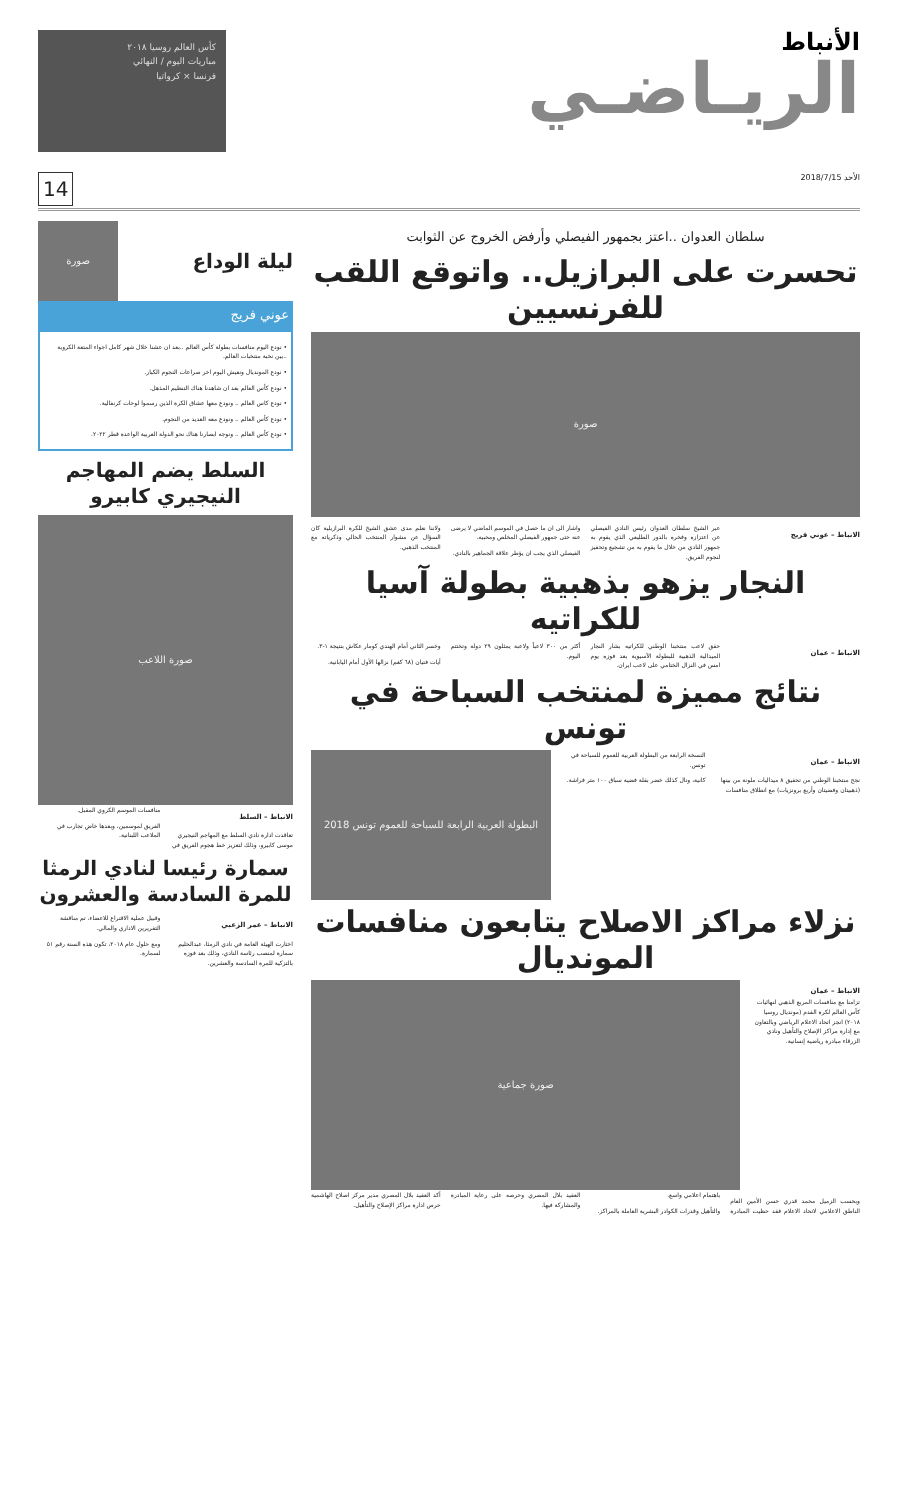الأنباط
الريـاضـي
كأس العالم روسيا ٢٠١٨
مباريات اليوم / النهائي
فرنسا × كرواتيا
الأحد 2018/7/15 14
سلطان العدوان ..اعتز بجمهور الفيصلي وأرفض الخروج عن الثوابت
تحسرت على البرازيل.. واتوقع اللقب للفرنسيين
صورة
الانباط – عوني فريج
عبر الشيخ سلطان العدوان رئيس النادي الفيصلي عن اعتزازه وفخره بالدور الطليعي الذي يقوم به جمهور النادي من خلال ما يقوم به من تشجيع وتحفيز لنجوم الفريق.
واشار الى ان ما حصل في الموسم الماضي لا يرضى عنه حتى جمهور الفيصلي المخلص ومحبيه.
الفيصلي الذي يجب ان يؤطر علاقة الجماهير بالنادي.
ولاننا نعلم مدى عشق الشيخ للكرة البرازيلية كان السؤال عن مشوار المنتخب الحالي وذكرياته مع المنتخب الذهبي.
النجار يزهو بذهبية بطولة آسيا للكراتيه
الانباط – عمان
حقق لاعب منتخبنا الوطني للكراتيه بشار النجار الميدالية الذهبية للبطولة الآسيوية بعد فوزه يوم امس في النزال الختامي على لاعب ايران.
أكثر من ٣٠٠ لاعباً ولاعبة يمثلون ٢٩ دولة وتختتم اليوم.
وخسر الثاني أمام الهندي كومار عكاش بنتيجة ١-٣.
أيات فتيان (٦٨ كغم) نزالها الأول أمام اليابانية.
نتائج مميزة لمنتخب السباحة في تونس
الانباط – عمان
نجح منتخبنا الوطني من تحقيق ٨ ميداليات ملونة من بينها (ذهبيتان وفضيتان وأربع برونزيات) مع انطلاق منافسات النسخة الرابعة من البطولة العربية للعموم للسباحة في تونس.
كانية، ونال كذلك خضر بقلة فضية سباق ١٠٠ متر فراشة.
البطولة العربية الرابعة للسباحة للعموم تونس 2018
نزلاء مراكز الاصلاح يتابعون منافسات المونديال
الانباط – عمان
تزامنا مع منافسات المربع الذهبي لنهائيات كأس العالم لكرة القدم (مونديال روسيا ٢٠١٨) انجز اتحاد الاعلام الرياضي وبالتعاون مع إدارة مراكز الإصلاح والتأهيل ونادي الزرقاء مبادرة رياضية إنسانية.
صورة جماعية
وبحسب الزميل محمد قدري حسن الأمين العام الناطق الاعلامي لاتحاد الاعلام فقد حظيت المبادرة باهتمام اعلامي واسع.
والتأهيل وقدرات الكوادر البشرية العاملة بالمراكز.
العقيد بلال المصري وحرصه على رعاية المبادرة والمشاركة فيها.
أكد العقيد بلال المصري مدير مركز اصلاح الهاشمية حرص ادارة مراكز الإصلاح والتأهيل.
ليلة الوداع
صورة
عوني فريج
• نودع اليوم منافسات بطولة كأس العالم ..بعد ان عشنا خلال شهر كامل اجواء المتعة الكروية ..بين نخبة منتخبات العالم.
• نودع المونديال ونعيش اليوم اخر صراعات النجوم الكبار.
• نودع كأس العالم بعد ان شاهدنا هناك التنظيم المذهل.
• نودع كاس العالم .. ونودع معها عشاق الكرة الذين رسموا لوحات كرنفالية.
• نودع كأس العالم .. ونودع معه العديد من النجوم.
• نودع كأس العالم .. ونوجه ابصارنا هناك نحو الدولة العربية الواعدة قطر ٢٠٢٢.
السلط يضم المهاجم النيجيري كابيرو
صورة اللاعب
الانباط – السلط
تعاقدت ادارة نادي السلط مع المهاجم النيجيري موسى كابيرو، وذلك لتعزيز خط هجوم الفريق في منافسات الموسم الكروي المقبل.
الفريق لموسمين، وبعدها خاض تجارب في الملاعب اللبنانية.
سمارة رئيسا لنادي الرمثا للمرة السادسة والعشرون
الانباط – عمر الزعبي
اختارت الهيئة العامة في نادي الرمثا، عبدالحليم سمارة لمنصب رئاسة النادي، وذلك بعد فوزه بالتزكية للمرة السادسة والعشرين.
وقبيل عملية الاقتراع للاعضاء، تم مناقشة التقريرين الاداري والمالي.
ومع حلول عام ٢٠١٨، تكون هذه السنة رقم ٥١ لسمارة.